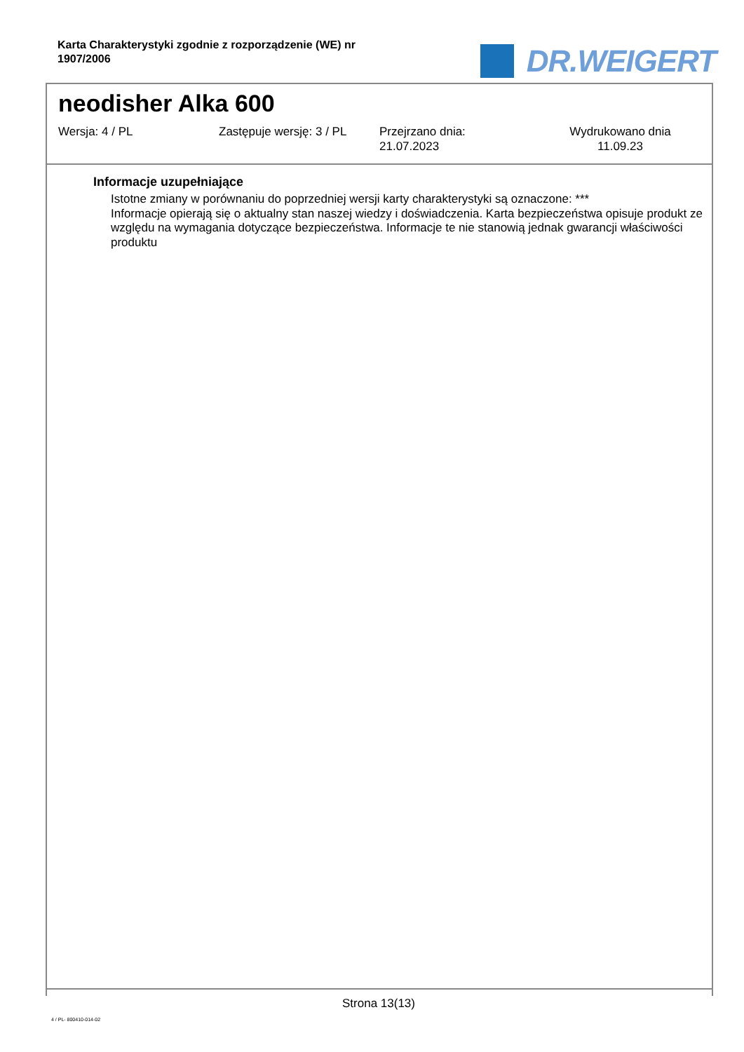Karta Charakterystyki zgodnie z rozporządzenie (WE) nr 1907/2006
DR.WEIGERT
neodisher Alka 600
Wersja: 4 / PL Zastępuje wersję: 3 / PL Przejrzano dnia:
21.07.2023
Wydrukowano dnia
11.09.23
Informacje uzupełniające
Istotne zmiany w porównaniu do poprzedniej wersji karty charakterystyki są oznaczone: ***
Informacje opierają się o aktualny stan naszej wiedzy i doświadczenia. Karta bezpieczeństwa opisuje produkt ze względu na wymagania dotyczące bezpieczeństwa. Informacje te nie stanowią jednak gwarancji właściwości produktu
Strona 13(13)
4 / PL- 800410-014-02